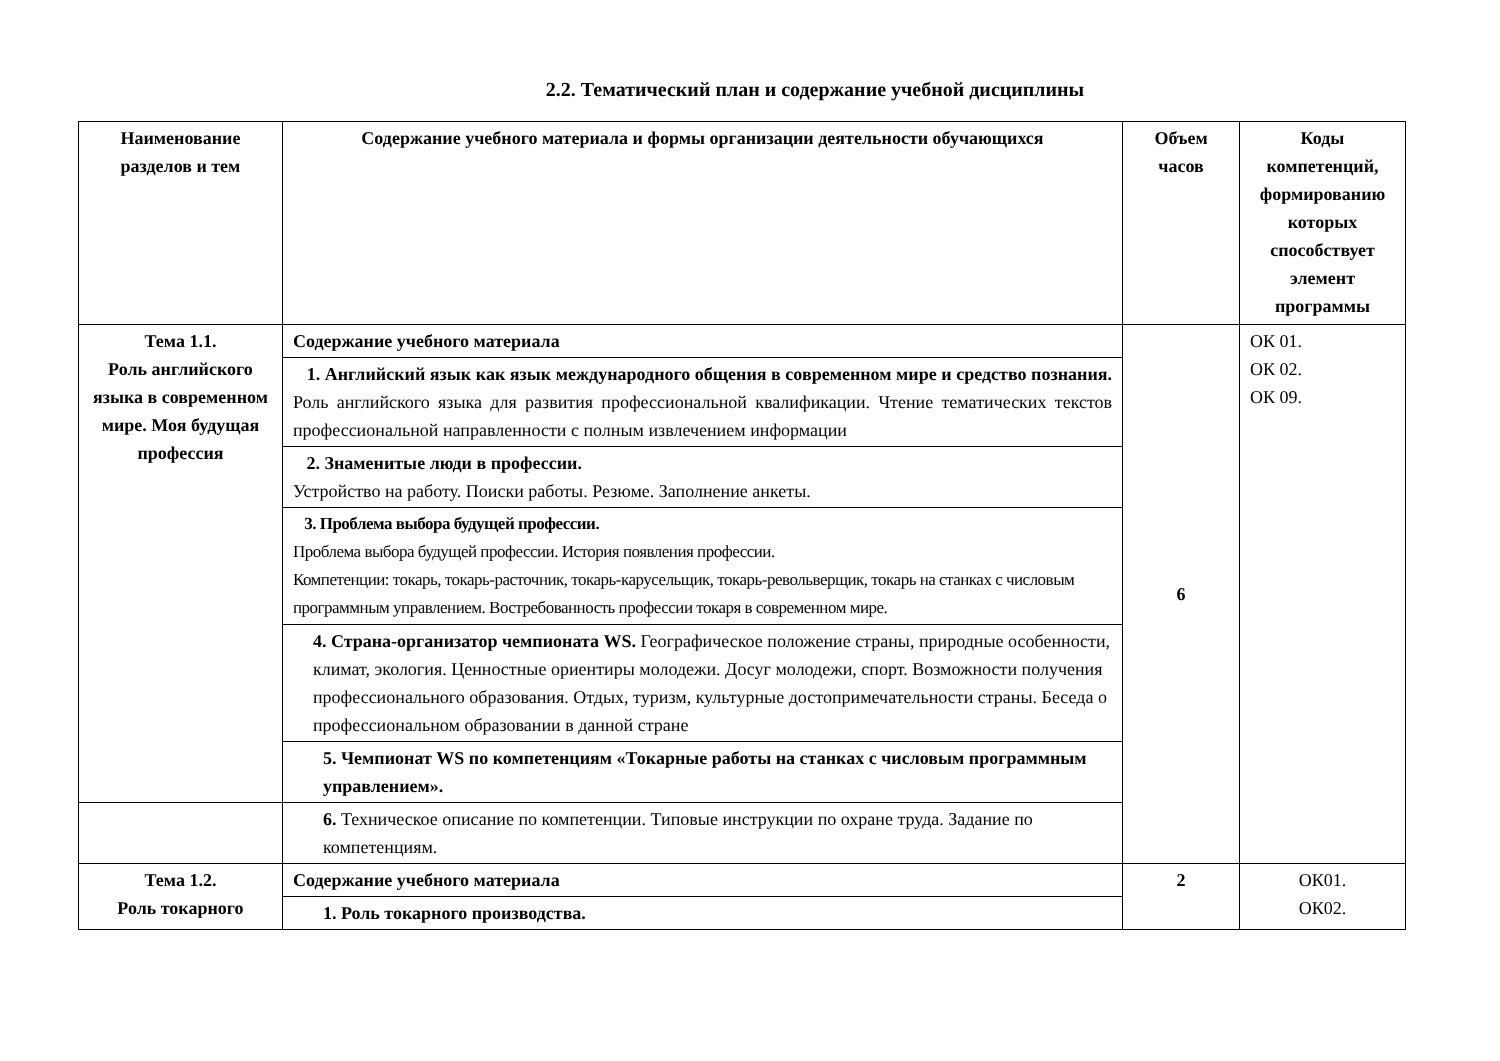2.2. Тематический план и содержание учебной дисциплины
| Наименование разделов и тем | Содержание учебного материала и формы организации деятельности обучающихся | Объем часов | Коды компетенций, формированию которых способствует элемент программы |
| --- | --- | --- | --- |
| Тема 1.1. Роль английского языка в современном мире. Моя будущая профессия | Содержание учебного материала | 6 | ОК 01. ОК 02. ОК 09. |
| | 1. Английский язык как язык международного общения в современном мире и средство познания. Роль английского языка для развития профессиональной квалификации. Чтение тематических текстов профессиональной направленности с полным извлечением информации | | |
| | 2. Знаменитые люди в профессии. Устройство на работу. Поиски работы. Резюме. Заполнение анкеты. | | |
| | 3. Проблема выбора будущей профессии. Проблема выбора будущей профессии. История появления профессии. Компетенции: токарь, токарь-расточник, токарь-карусельщик, токарь-револьверщик, токарь на станках с числовым программным управлением. Востребованность профессии токаря в современном мире. | | |
| | 4. Страна-организатор чемпионата WS. Географическое положение страны, природные особенности, климат, экология. Ценностные ориентиры молодежи. Досуг молодежи, спорт. Возможности получения профессионального образования. Отдых, туризм, культурные достопримечательности страны. Беседа о профессиональном образовании в данной стране | | |
| | 5. Чемпионат WS по компетенциям «Токарные работы на станках с числовым программным управлением». | | |
| | 6. Техническое описание по компетенции. Типовые инструкции по охране труда. Задание по компетенциям. | | |
| Тема 1.2. Роль токарного | Содержание учебного материала | 2 | ОК01. ОК02. |
| | 1. Роль токарного производства. | | |